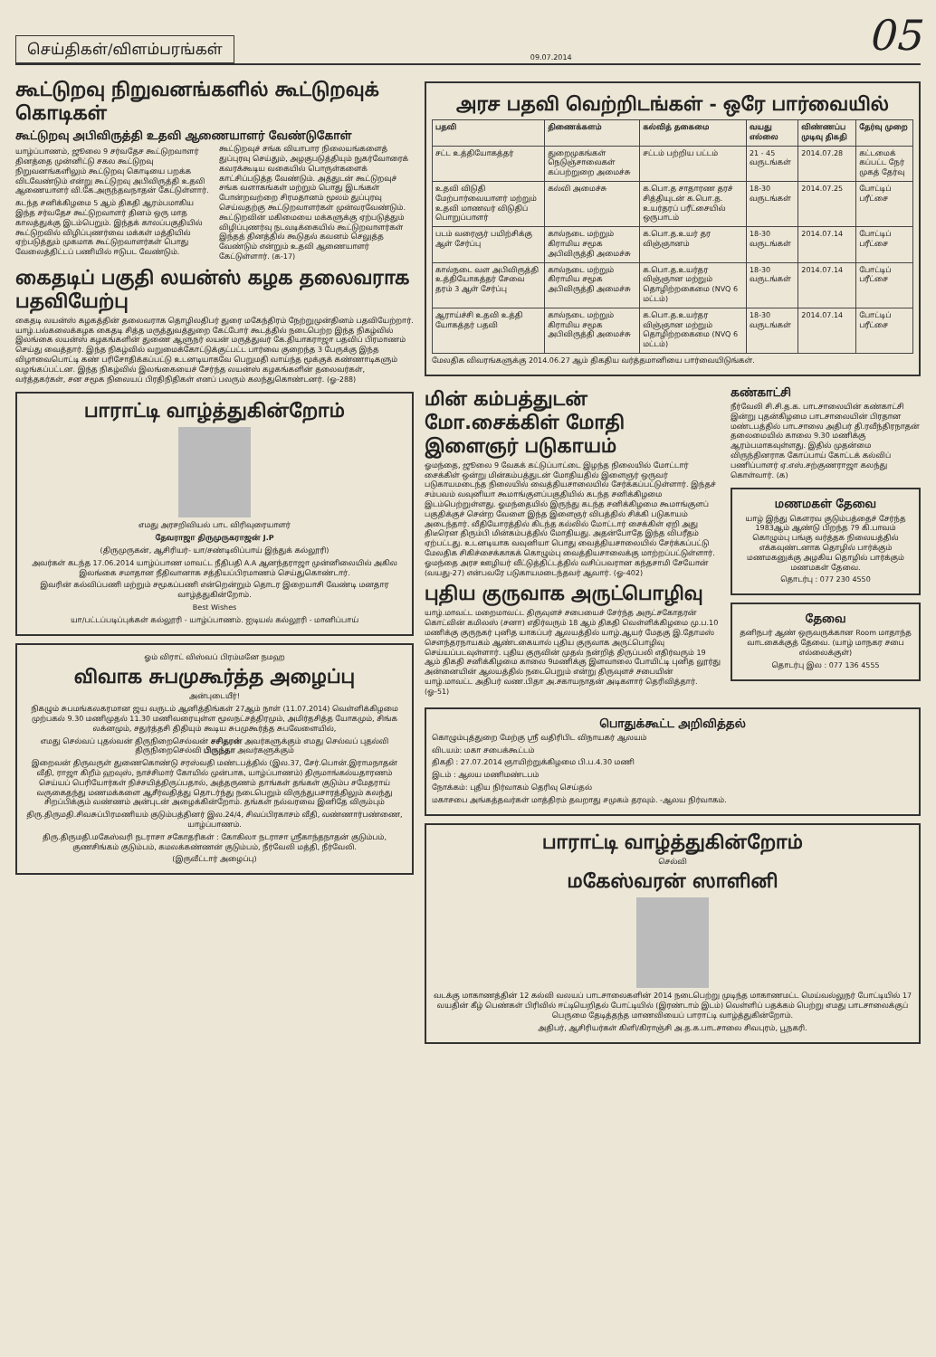செய்திகள்/விளம்பரங்கள் 09.07.2014 05
கூட்டுறவு நிறுவனங்களில் கூட்டுறவுக் கொடிகள்
கூட்டுறவு அபிவிருத்தி உதவி ஆணையாளர் வேண்டுகோள்
யாழ்ப்பாணம், ஜூலை 9 சர்வதேச கூட்டுறவாளர் தினத்தை முன்னிட்டு சகல கூட்டுறவு நிறுவனங்களிலும் கூட்டுறவு கொடியை பறக்க விடவேண்டும் என்று கூட்டுறவு அபிவிருத்தி உதவி ஆணையாளர் வி.கே.அருந்தவநாதன் கேட்டுள்ளார்.
கடந்த சனிக்கிழமை 5 ஆம் திகதி ஆரம்பமாகிய இந்த சர்வதேச கூட்டுறவாளர் தினம் ஒரு மாத காலத்துக்கு இடம்பெறும். இந்தக் காலப்பகுதியில் கூட்டுறவில் விழிப்புணர்வை மக்கள் மத்தியில் ஏற்படுத்தும் முகமாக கூட்டுறவாளர்கள் பொது வேலைத்திட்டப் பணியில் ஈடுபட வேண்டும். கூட்டுறவுச் சங்க வியாபார நிலையங்களைத் துப்புரவு செய்தும், அழகுபடுத்தியும் நுகர்வோரைக் கவரக்கூடிய வகையில் பொருள்களைக் காட்சிப்படுத்த வேண்டும். அத்துடன் கூட்டுறவுச் சங்க வளாகங்கள் மற்றும் பொது இடங்கள் போன்றவற்றை சிரமதானம் மூலம் துப்புரவு செய்வதற்கு கூட்டுறவாளர்கள் முன்வரவேண்டும். கூட்டுறவின் மகிமையை மக்களுக்கு ஏற்படுத்தும் விழிப்புணர்வு நடவடிக்கையில் கூட்டுறவாளர்கள் இந்தத் தினத்தில் கூடுதல் கவனம் செலுத்த வேண்டும் என்றும் உதவி ஆணையாளர் கேட்டுள்ளார். (க-17)
கைதடிப் பகுதி லயன்ஸ் கழக தலைவராக பதவியேற்பு
கைதடி லயன்ஸ் கழகத்தின் தலைவராக தொழிலதிபர் துரை மகேந்திரம் நேற்றுமுன்தினம் பதவியேற்றார். யாழ்.பல்கலைக்கழக கைதடி சித்த மருத்துவத்துறை கேட்போர் கூடத்தில் நடைபெற்ற இந்த நிகழ்வில் இலங்கை லயன்ஸ் கழகங்களின் துணை ஆளுநர் லயன் மருத்துவர் கே.தியாகராஜா பதவிப் பிரமாணம் செய்து வைத்தார். இந்த நிகழ்வில் வறுமைக்கோட்டுக்குட்பட்ட பார்வை குறைந்த 3 பேருக்கு இந்த விழாவைபொட்டி கண் பரிசோதிக்கப்பட்டு உடனடியாகவே பெறுமதி வாய்ந்த மூக்குக் கண்ணாடிகளும் வழங்கப்பட்டன. இந்த நிகழ்வில் இலங்கையைச் சேர்ந்த லயன்ஸ் கழகங்களின் தலைவர்கள், வர்த்தகர்கள், சன சமூக நிலையப் பிரதிநிதிகள் எனப் பலரும் கலந்துகொண்டனர். (ஓ-288)
பாராட்டி வாழ்த்துகின்றோம்
எமது அரசறிவியல் பாட விரிவுரையாளர்
தேவராஜா திருமுருகராஜன் J.P
(திருமுருகன், ஆசிரியர்- யா/சண்டிலிப்பாய் இந்துக் கல்லூரி)
அவர்கள் கடந்த 17.06.2014 யாழ்ப்பாண மாவட்ட நீதிபதி A.A ஆனந்தராஜா முன்னிலையில் அகில இலங்கை சமாதான நீதிவானாக சத்தியப்பிரமாணம் செய்துகொண்டார்.
இவரின் கல்விப்பணி மற்றும் சமூகப்பணி என்றென்றும் தொடர இறையாசி வேண்டி மனதார வாழ்த்துகின்றோம்.
Best Wishes
யா/பட்டப்படிப்புக்கள் கல்லூரி - யாழ்ப்பாணம். ஐடியல் கல்லூரி - மானிப்பாய்
ஓம் விராட் விஸ்வப் பிரம்மனே நமஹ
விவாக சுபமுகூர்த்த அழைப்பு
அன்புடையீர்!
நிகழும் சுபமங்கலகரமான ஜய வருடம் ஆனித்திங்கள் 27ஆம் நாள் (11.07.2014) வெள்ளிக்கிழமை முற்பகல் 9.30 மணிமுதல் 11.30 மணிவரையுள்ள மூலநட்சத்திரமும், அமிர்தசித்த யோகமும், சிங்க லக்னமும், சதுர்த்தசி திதியும் கூடிய சுபமுகூர்த்த சுபவேளையில்,
எமது செல்வப் புதல்வன் திருநிறைசெல்வன் சசிதரன் அவர்களுக்கும் எமது செல்வப் புதல்வி திருநிறைசெல்வி பிருந்தா அவர்களுக்கும்
இறைவன் திருவருள் துணைகொண்டு சரஸ்வதி மண்டபத்தில் (இல.37, சேர்.பொன்.இராமநாதன் வீதி, ராஜா கிறீம் ஹவுஸ், நாச்சிமார் கோயில் முன்பாக, யாழ்ப்பாணம்) திருமாங்கல்யதாரணம் செய்யப் பெரியோர்கள் நிச்சயித்திருப்பதால், அத்தருணம் தாங்கள் தங்கள் குடும்ப சமேதராய் வருகைதந்து மணமக்களை ஆசீர்வதித்து தொடர்ந்து நடைபெறும் விருந்துபசாரத்திலும் கலந்து சிறப்பிக்கும் வண்ணம் அன்புடன் அழைக்கின்றோம். தங்கள் நல்வரவை இனிதே விரும்பும்
திரு.திருமதி.சிவசுப்பிரமணியம் குடும்பத்தினர் இல.24/4, சிவப்பிரகாசம் வீதி, வண்ணார்பண்ணை, யாழ்ப்பாணம்.
திரு.திருமதி.மகேஸ்வரி நடராசா சகோதரிகள் : கோகிலா நடராசா ஸ்ரீகாந்தநாதன் குடும்பம், குணசிங்கம் குடும்பம், கமலக்கண்ணன் குடும்பம், நீர்வேலி மத்தி, நீர்வேலி.
(இருவீட்டார் அழைப்பு)
அரச பதவி வெற்றிடங்கள் - ஒரே பார்வையில்
| பதவி | திணைக்களம் | கல்வித் தகைமை | வயது எல்லை | விண்ணப்ப முடிவு திகதி | தேர்வு முறை |
| --- | --- | --- | --- | --- | --- |
| சட்ட உத்தியோகத்தர் | துறைமுகங்கள் நெடுஞ்சாலைகள் கப்பற்றுறை அமைச்சு | சட்டம் பற்றிய பட்டம் | 21 - 45 வருடங்கள் | 2014.07.28 | கட்டமைக் கப்பட்ட நேர் முகத் தேர்வு |
| உதவி விடுதி மேற்பார்வையாளர் மற்றும் உதவி மாணவர் விடுதிப் பொறுப்பாளர் | கல்வி அமைச்சு | க.பொ.த சாதாரண தரச் சித்தியுடன் க.பொ.த. உயர்தரப் பரீட்சையில் ஒருபாடம் | 18-30 வருடங்கள் | 2014.07.25 | போட்டிப் பரீட்சை |
| படம் வரைஞர் பயிற்சிக்கு ஆள் சேர்ப்பு | கால்நடை மற்றும் கிராமிய சமூக அபிவிருத்தி அமைச்சு | க.பொ.த.உயர் தர விஞ்ஞானம் | 18-30 வருடங்கள் | 2014.07.14 | போட்டிப் பரீட்சை |
| கால்நடை வள அபிவிருத்தி உத்தியோகத்தர் சேவை தரம் 3 ஆள் சேர்ப்பு | கால்நடை மற்றும் கிராமிய சமூக அபிவிருத்தி அமைச்சு | க.பொ.த.உயர்தர விஞ்ஞான மற்றும் தொழிற்றகைமை (NVQ 6 மட்டம்) | 18-30 வருடங்கள் | 2014.07.14 | போட்டிப் பரீட்சை |
| ஆராய்ச்சி உதவி உத்தி யோகத்தர் பதவி | கால்நடை மற்றும் கிராமிய சமூக அபிவிருத்தி அமைச்சு | க.பொ.த.உயர்தர விஞ்ஞான மற்றும் தொழிற்றகைமை (NVQ 6 மட்டம்) | 18-30 வருடங்கள் | 2014.07.14 | போட்டிப் பரீட்சை |
மேலதிக விவரங்களுக்கு 2014.06.27 ஆம் திகதிய வர்த்தமானியை பார்வையிடுங்கள்.
மின் கம்பத்துடன் மோ.சைக்கிள் மோதி இளைஞர் படுகாயம்
ஓமந்தை, ஜூலை 9 வேகக் கட்டுப்பாட்டை இழந்த நிலையில் மோட்டார் சைக்கிள் ஒன்று மின்கம்பத்துடன் மோதியதில் இளைஞர் ஒருவர் படுகாயமடைந்த நிலையில் வைத்தியசாலையில் சேர்க்கப்பட்டுள்ளார். இந்தச் சம்பவம் வவுனியா கூமாங்குளப்பகுதியில் கடந்த சனிக்கிழமை இடம்பெற்றுள்ளது. ஓமந்தையில் இருந்து கடந்த சனிக்கிழமை கூமாங்குளப் பகுதிக்குச் சென்ற வேளை இந்த இளைஞர் விபத்தில் சிக்கி படுகாயம் அடைந்தார். வீதியோரத்தில் கிடந்த கல்லில் மோட்டார் சைக்கிள் ஏறி அது திடீரென திரும்பி மின்கம்பத்தில் மோதியது. அதன்போதே இந்த விபரீதம் ஏற்பட்டது. உடனடியாக வவுனியா பொது வைத்தியசாலையில் சேர்க்கப்பட்டு மேலதிக சிகிச்சைக்காகக் கொழும்பு வைத்தியசாலைக்கு மாற்றப்பட்டுள்ளார். ஓமந்தை அரச ஊழியர் வீட்டுத்திட்டத்தில் வசிப்பவரான கந்தசாமி சேயோன் (வயது-27) என்பவரே படுகாயமடைந்தவர் ஆவார். (ஓ-402)
புதிய குருவாக அருட்பொழிவு
யாழ்.மாவட்ட மறைமாவட்ட திருவுளச் சபையைச் சேர்ந்த அருட்சகோதரன் கொட்வின் கமிலஸ் (சனா) எதிர்வரும் 18 ஆம் திகதி வெள்ளிக்கிழமை மு.ப.10 மணிக்கு குருநகர் புனித யாகப்பர் ஆலயத்தில் யாழ்.ஆயர் மேதகு இ.தோமஸ் சௌந்தரநாயகம் ஆண்டகையால் புதிய குருவாக அருட்பொழிவு செய்யப்படவுள்ளார். புதிய குருவின் முதல் நன்றித் திருப்பலி எதிர்வரும் 19 ஆம் திகதி சனிக்கிழமை காலை 9மணிக்கு இளவாலை போயிட்டி புனித லூர்து அன்னையின் ஆலயத்தில் நடைபெறும் என்று திருவுளச் சபையின் யாழ்.மாவட்ட அதிபர் வண.பிதா அ.சகாயநாதன் அடிகளார் தெரிவித்தார். (ஓ-51)
கண்காட்சி
நீர்வேலி சி.சி.த.க. பாடசாலையின் கண்காட்சி இன்று புதன்கிழமை பாடசாலையின் பிரதான மண்டபத்தில் பாடசாலை அதிபர் தி.ரவீந்திரநாதன் தலைமையில் காலை 9.30 மணிக்கு ஆரம்பமாகவுள்ளது. இதில் முதன்மை விருந்தினராக கோப்பாய் கோட்டக் கல்விப் பணிப்பாளர் ஏ.எஸ்.சற்குணராஜா கலந்து கொள்வார். (க)
மணமகள் தேவை
யாழ் இந்து கௌரவ குடும்பத்தைச் சேர்ந்த 1983ஆம் ஆண்டு பிறந்த 79 கி.பாவம் கொழும்பு பங்கு வர்த்தக நிலையத்தில் எக்கவுண்டனாக தொழில் பார்க்கும் மணமகனுக்கு அழகிய தொழில் பார்க்கும் மணமகள் தேவை.
தொடர்பு : 077 230 4550
தேவை
தனிநபர் ஆண் ஒருவருக்கான Room மாதாந்த வாடகைக்குத் தேவை. (யாழ் மாநகர சபை எல்லைக்குள்)
தொடர்பு இல : 077 136 4555
பொதுக்கூட்ட அறிவித்தல்
கொழும்புத்துறை மேற்கு ஸ்ரீ வதிரிபிட விநாயகர் ஆலயம்
விடயம்: மகா சபைக்கூட்டம்
திகதி : 27.07.2014 ஞாயிற்றுக்கிழமை பி.ப.4.30 மணி
இடம் : ஆலய மணிமண்டபம்
நோக்கம்: புதிய நிர்வாகம் தெரிவு செய்தல்
மகாசபை அங்கத்தவர்கள் மாத்திரம் தவறாது சமுகம் தரவும். -ஆலய நிர்வாகம்.
பாராட்டி வாழ்த்துகின்றோம்
செல்வி
மகேஸ்வரன் ஸாளினி
வடக்கு மாகாணத்தின் 12 கல்வி வலயப் பாடசாலைகளின் 2014 நடைபெற்று முடிந்த மாகாணமட்ட மெய்வல்லுநர் போட்டியில் 17 வயதின் கீழ் பெண்கள் பிரிவில் ஈட்டியெறிதல் போட்டியில் (இரண்டாம் இடம்) வெள்ளிப் பதக்கம் பெற்று எமது பாடசாலைக்குப் பெருமை தேடித்தந்த மாணவியைப் பாராட்டி வாழ்த்துகின்றோம்.
அதிபர், ஆசிரியர்கள் கிளி/கிராஞ்சி அ.த.க.பாடசாலை சிவபுரம், பூநகரி.